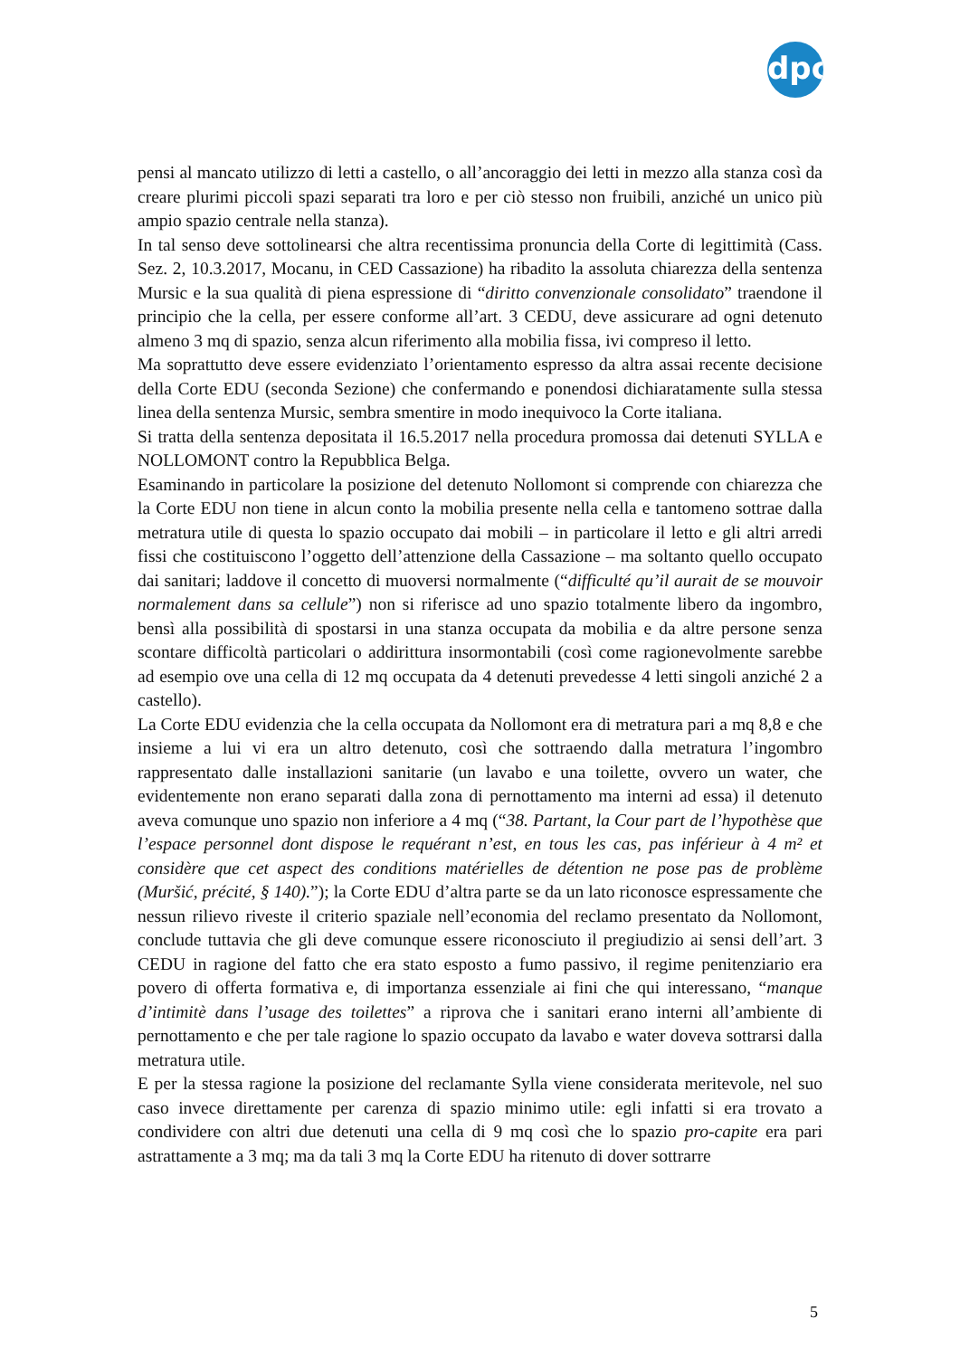dpc
pensi al mancato utilizzo di letti a castello, o all’ancoraggio dei letti in mezzo alla stanza così da creare plurimi piccoli spazi separati tra loro e per ciò stesso non fruibili, anziché un unico più ampio spazio centrale nella stanza).
In tal senso deve sottolinearsi che altra recentissima pronuncia della Corte di legittimità (Cass. Sez. 2, 10.3.2017, Mocanu, in CED Cassazione) ha ribadito la assoluta chiarezza della sentenza Mursic e la sua qualità di piena espressione di “diritto convenzionale consolidato” traendone il principio che la cella, per essere conforme all’art. 3 CEDU, deve assicurare ad ogni detenuto almeno 3 mq di spazio, senza alcun riferimento alla mobilia fissa, ivi compreso il letto.
Ma soprattutto deve essere evidenziato l’orientamento espresso da altra assai recente decisione della Corte EDU (seconda Sezione) che confermando e ponendosi dichiaratamente sulla stessa linea della sentenza Mursic, sembra smentire in modo inequivoco la Corte italiana.
Si tratta della sentenza depositata il 16.5.2017 nella procedura promossa dai detenuti SYLLA e NOLLOMONT contro la Repubblica Belga.
Esaminando in particolare la posizione del detenuto Nollomont si comprende con chiarezza che la Corte EDU non tiene in alcun conto la mobilia presente nella cella e tantomeno sottrae dalla metratura utile di questa lo spazio occupato dai mobili – in particolare il letto e gli altri arredi fissi che costituiscono l’oggetto dell’attenzione della Cassazione – ma soltanto quello occupato dai sanitari; laddove il concetto di muoversi normalmente (“difficulté qu’il aurait de se mouvoir normalement dans sa cellule”) non si riferisce ad uno spazio totalmente libero da ingombro, bensì alla possibilità di spostarsi in una stanza occupata da mobilia e da altre persone senza scontare difficoltà particolari o addirittura insormontabili (così come ragionevolmente sarebbe ad esempio ove una cella di 12 mq occupata da 4 detenuti prevedesse 4 letti singoli anziché 2 a castello).
La Corte EDU evidenzia che la cella occupata da Nollomont era di metratura pari a mq 8,8 e che insieme a lui vi era un altro detenuto, così che sottraendo dalla metratura l’ingombro rappresentato dalle installazioni sanitarie (un lavabo e una toilette, ovvero un water, che evidentemente non erano separati dalla zona di pernottamento ma interni ad essa) il detenuto aveva comunque uno spazio non inferiore a 4 mq (“38. Partant, la Cour part de l’hypothèse que l’espace personnel dont dispose le requérant n’est, en tous les cas, pas inférieur à 4 m² et considère que cet aspect des conditions matérielles de détention ne pose pas de problème (Muršić, précité, § 140).”); la Corte EDU d’altra parte se da un lato riconosce espressamente che nessun rilievo riveste il criterio spaziale nell’economia del reclamo presentato da Nollomont, conclude tuttavia che gli deve comunque essere riconosciuto il pregiudizio ai sensi dell’art. 3 CEDU in ragione del fatto che era stato esposto a fumo passivo, il regime penitenziario era povero di offerta formativa e, di importanza essenziale ai fini che qui interessano, “manque d’intimitè dans l’usage des toilettes” a riprova che i sanitari erano interni all’ambiente di pernottamento e che per tale ragione lo spazio occupato da lavabo e water doveva sottrarsi dalla metratura utile.
E per la stessa ragione la posizione del reclamante Sylla viene considerata meritevole, nel suo caso invece direttamente per carenza di spazio minimo utile: egli infatti si era trovato a condividere con altri due detenuti una cella di 9 mq così che lo spazio pro-capite era pari astrattamente a 3 mq; ma da tali 3 mq la Corte EDU ha ritenuto di dover sottrarre
5